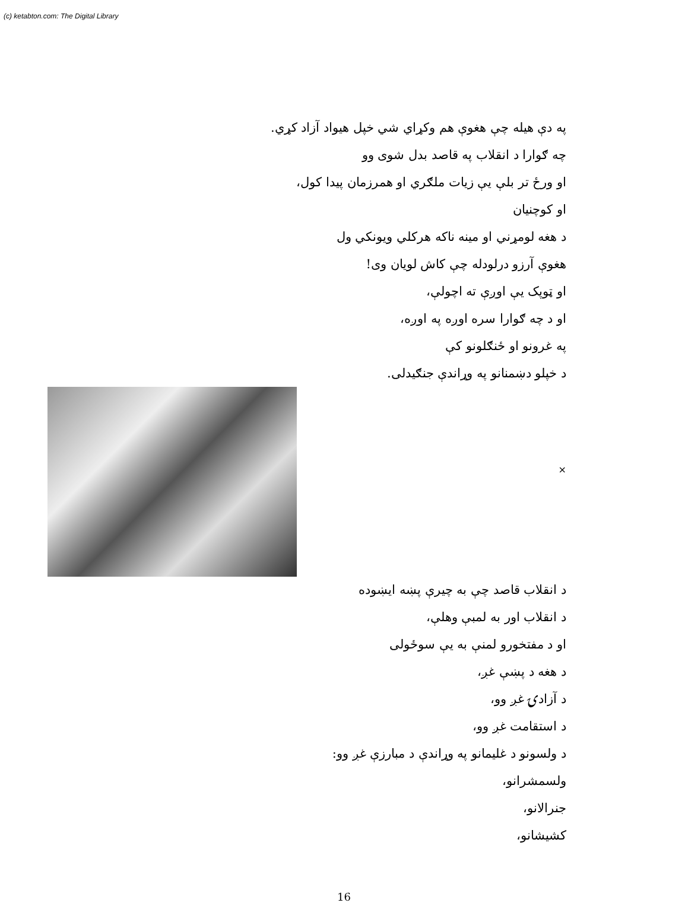(c) ketabton.com: The Digital Library
په دې هيله چې هغوې هم وکړاي شي خپل هيواد آزاد کړي.
چه ګوارا د انقلاب په قاصد بدل شوی وو
او ورځ تر بلې يې زيات ملګري او همرزمان پيدا کول،
او کوچنيان
د هغه لومړني او مينه ناکه هرکلي ويونکي ول
هغوې آرزو درلودله چې کاش لويان وی!
او ټوپک يې اوږې ته اچولې،
او د چه ګوارا سره اوږه په اوږه،
په غرونو او ځنګلونو کې
د خپلو دښمنانو په وړاندې جنګيدلی.
×
د انقلاب قاصد چې به چيرې پښه ايښوده
د انقلاب اور به لمبې وهلې،
او د مفتخورو لمنې به يې سوځولی
د هغه د پښې غږ،
د آزادۍ غږ وو،
د استقامت غږ وو،
د ولسونو د غليمانو په وړاندې د مبارزې غږ وو:
ولسمشرانو،
جنرالانو،
کشيشانو،
16